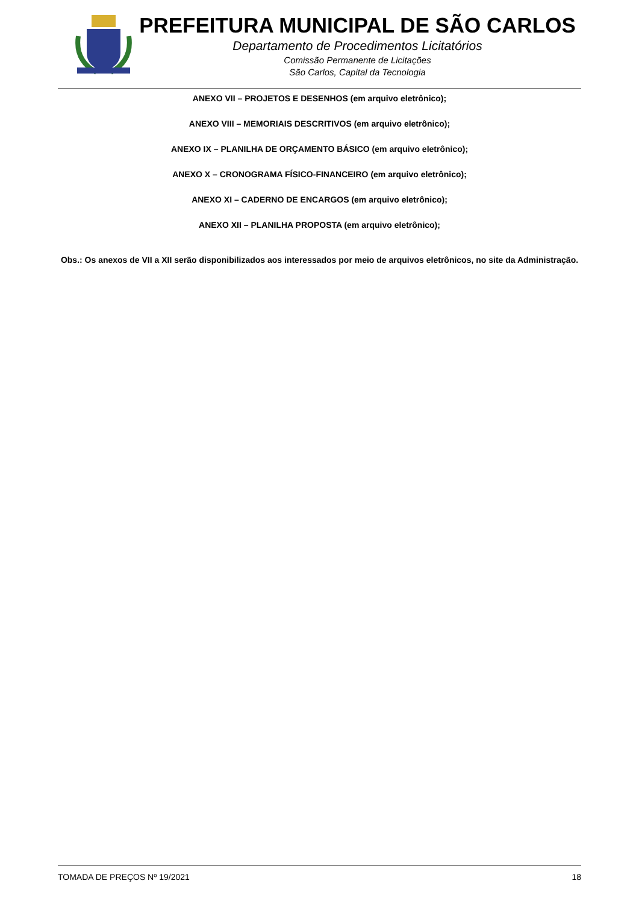PREFEITURA MUNICIPAL DE SÃO CARLOS
Departamento de Procedimentos Licitatórios
Comissão Permanente de Licitações
São Carlos, Capital da Tecnologia
ANEXO VII – PROJETOS E DESENHOS (em arquivo eletrônico);
ANEXO VIII – MEMORIAIS DESCRITIVOS (em arquivo eletrônico);
ANEXO IX – PLANILHA DE ORÇAMENTO BÁSICO (em arquivo eletrônico);
ANEXO X – CRONOGRAMA FÍSICO-FINANCEIRO (em arquivo eletrônico);
ANEXO XI – CADERNO DE ENCARGOS (em arquivo eletrônico);
ANEXO XII – PLANILHA PROPOSTA (em arquivo eletrônico);
Obs.: Os anexos de VII a XII serão disponibilizados aos interessados por meio de arquivos eletrônicos, no site da Administração.
TOMADA DE PREÇOS Nº 19/2021 18